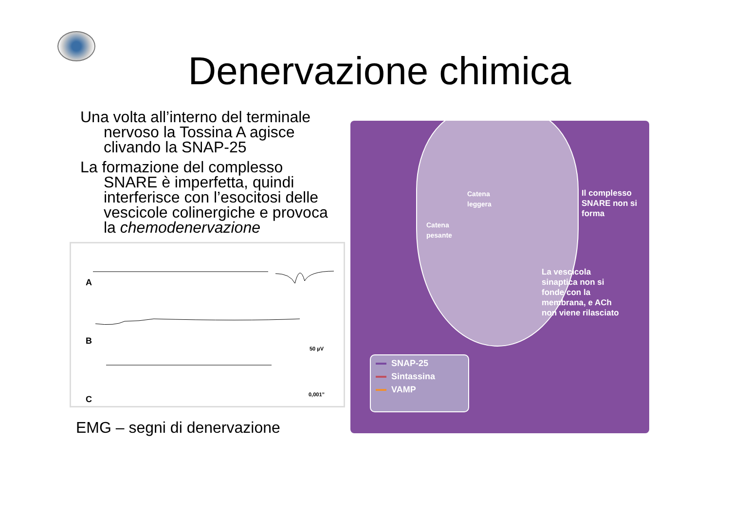Denervazione chimica
Una volta all’interno del terminale nervoso la Tossina A agisce clivando la SNAP-25
La formazione del complesso SNARE è imperfetta, quindi interferisce con l’esocitosi delle vescicole colinergiche e provoca la chemodenervazione
A
B
C
50 µV
0,001”
EMG – segni di denervazione
Catena
leggera
Catena
pesante
Il complesso
SNARE non si
forma
La vescicola
sinaptica non si
fonde con la
membrana, e ACh
non viene rilasciato
SNAP-25
Sintassina
VAMP